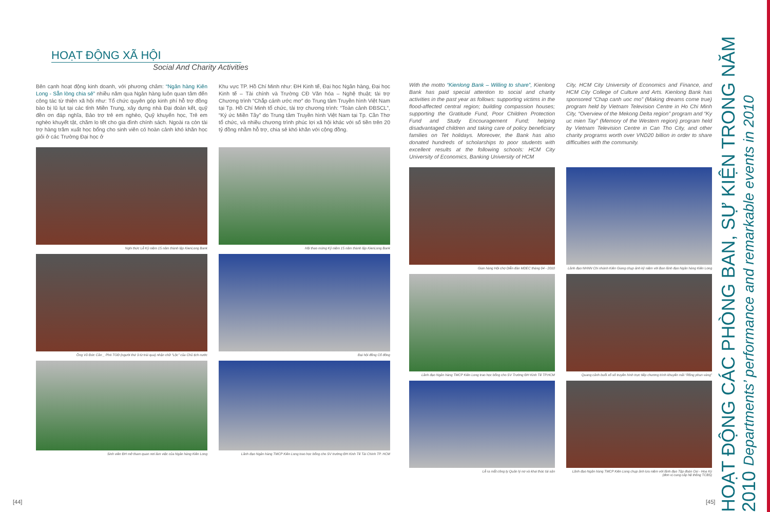HOẠT ĐỘNG XÃ HỘI
Social And Charity Activities
Bên cạnh hoạt động kinh doanh, với phương châm: “Ngân hàng Kiên Long - Sẵn lòng chia sẻ” nhiều năm qua Ngân hàng luôn quan tâm đến công tác từ thiện xã hội như: Tổ chức quyên góp kinh phí hỗ trợ đồng bào bị lũ lụt tại các tỉnh Miền Trung, xây dựng nhà Đại đoàn kết, quỹ đền ơn đáp nghĩa, Bảo trợ trẻ em nghèo, Quỹ khuyến học, Trẻ em nghèo khuyết tật, chăm lo tết cho gia đình chính sách. Ngoài ra còn tài trợ hàng trăm xuất học bổng cho sinh viên có hoàn cảnh khó khăn học giỏi ở các Trường Đại học ở
Khu vực TP. Hồ Chí Minh như: ĐH Kinh tế, Đại học Ngân hàng, Đại học Kinh tế – Tài chính và Trường CĐ Văn hóa – Nghệ thuật; tài trợ Chương trình “Chắp cánh ước mơ” do Trung tâm Truyền hình Việt Nam tại Tp. Hồ Chí Minh tổ chức, tài trợ chương trình: “Toàn cảnh ĐBSCL”, “Ký ức Miền Tây” do Trung tâm Truyền hình Việt Nam tại Tp. Cần Thơ tổ chức, và nhiều chương trình phúc lợi xã hội khác với số tiền trên 20 tỷ đồng nhằm hỗ trợ, chia sẻ khó khăn với cộng đồng.
Nghi thức Lễ Kỷ niệm 15 năm thành lập KienLong Bank
Hội thao mừng Kỷ niệm 15 năm thành lập KienLong Bank
Ông Vũ Đức Cần _ Phó TGĐ (người thứ 3 từ trái qua) nhận chữ “Lộc” của Chủ tịch nước
Đại hội đồng Cổ đông
Sinh viên ĐH mở tham quan nơi làm việc của Ngân hàng Kiên Long
Lãnh đạo Ngân hàng TMCP Kiên Long trao học bổng cho SV trường ĐH Kinh Tế Tài Chính TP. HCM
[44]
With the motto “Kienlong Bank – Willing to share”, Kienlong Bank has paid special attention to social and charity activities in the past year as follows: supporting victims in the flood-affected central region; building compassion houses; supporting the Gratitude Fund, Poor Children Protection Fund and Study Encouragement Fund; helping disadvantaged children and taking care of policy beneficiary families on Tet holidays. Moreover, the Bank has also donated hundreds of scholarships to poor students with excellent results at the following schools: HCM City University of Economics, Banking University of HCM
City, HCM City University of Economics and Finance, and HCM City College of Culture and Arts. Kienlong Bank has sponsored “Chap canh uoc mo” (Making dreams come true) program held by Vietnam Television Centre in Ho Chi Minh City, “Overview of the Mekong Delta region” program and “Ky uc mien Tay” (Memory of the Western region) program held by Vietnam Television Centre in Can Tho City, and other charity programs worth over VND20 billion in order to share difficulties with the community.
Gian hàng Hội chợ Diễn đàn MDEC tháng 04 - 2010
Lãnh đạo NHNN Chi nhánh Kiên Giang chụp ảnh kỷ niệm với Ban lãnh đạo Ngân hàng Kiên Long
Lãnh đạo Ngân hàng TMCP Kiên Long trao học bổng cho SV Trường ĐH Kinh Tế TP.HCM
Quang cảnh buổi xổ số truyền hình trực tiếp chương trình khuyến mãi “Rồng phun vàng”
Lễ ra mắt công ty Quản lý nợ và khai thác tài sản
Lãnh đạo Ngân hàng TMCP Kiên Long chụp ảnh lưu niệm với lãnh đạo Tập đoàn Osi - Hoa Kỳ (đơn vị cung cấp hệ thống TCBS)
[45]
HOẠT ĐỘNG CÁC PHÒNG BAN, SỰ KIỆN TRONG NĂM 2010 Departments’ performance and remarkable events in 2010